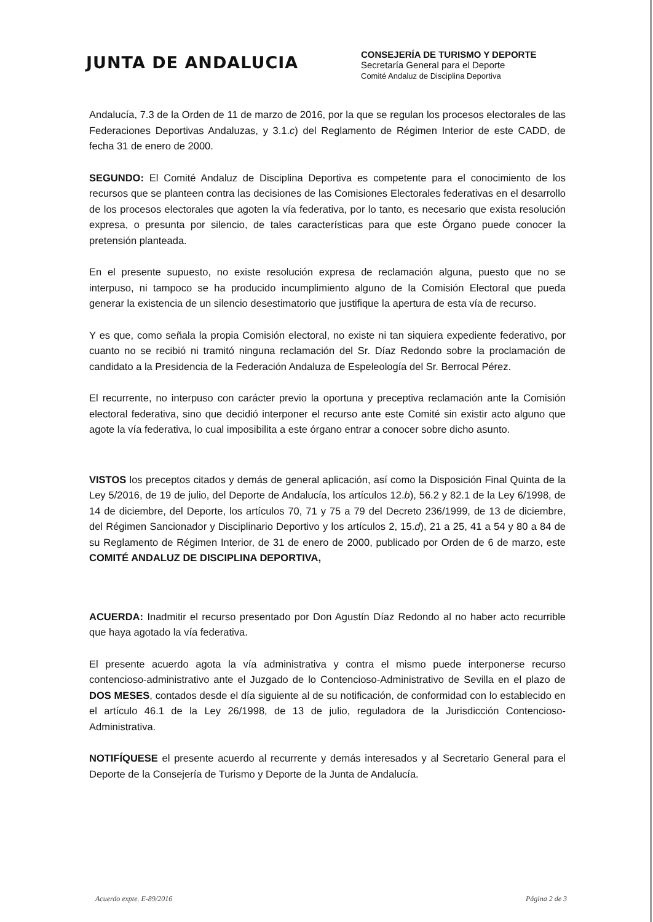JUNTA DE ANDALUCIA
CONSEJERÍA DE TURISMO Y DEPORTE
Secretaría General para el Deporte
Comité Andaluz de Disciplina Deportiva
Andalucía, 7.3 de la Orden de 11 de marzo de 2016, por la que se regulan los procesos electorales de las Federaciones Deportivas Andaluzas, y 3.1.c) del Reglamento de Régimen Interior de este CADD, de fecha 31 de enero de 2000.
SEGUNDO: El Comité Andaluz de Disciplina Deportiva es competente para el conocimiento de los recursos que se planteen contra las decisiones de las Comisiones Electorales federativas en el desarrollo de los procesos electorales que agoten la vía federativa, por lo tanto, es necesario que exista resolución expresa, o presunta por silencio, de tales características para que este Órgano puede conocer la pretensión planteada.
En el presente supuesto, no existe resolución expresa de reclamación alguna, puesto que no se interpuso, ni tampoco se ha producido incumplimiento alguno de la Comisión Electoral que pueda generar la existencia de un silencio desestimatorio que justifique la apertura de esta vía de recurso.
Y es que, como señala la propia Comisión electoral, no existe ni tan siquiera expediente federativo, por cuanto no se recibió ni tramitó ninguna reclamación del Sr. Díaz Redondo sobre la proclamación de candidato a la Presidencia de la Federación Andaluza de Espeleología del Sr. Berrocal Pérez.
El recurrente, no interpuso con carácter previo la oportuna y preceptiva reclamación ante la Comisión electoral federativa, sino que decidió interponer el recurso ante este Comité sin existir acto alguno que agote la vía federativa, lo cual imposibilita a este órgano entrar a conocer sobre dicho asunto.
VISTOS los preceptos citados y demás de general aplicación, así como la Disposición Final Quinta de la Ley 5/2016, de 19 de julio, del Deporte de Andalucía, los artículos 12.b), 56.2 y 82.1 de la Ley 6/1998, de 14 de diciembre, del Deporte, los artículos 70, 71 y 75 a 79 del Decreto 236/1999, de 13 de diciembre, del Régimen Sancionador y Disciplinario Deportivo y los artículos 2, 15.d), 21 a 25, 41 a 54 y 80 a 84 de su Reglamento de Régimen Interior, de 31 de enero de 2000, publicado por Orden de 6 de marzo, este COMITÉ ANDALUZ DE DISCIPLINA DEPORTIVA,
ACUERDA: Inadmitir el recurso presentado por Don Agustín Díaz Redondo al no haber acto recurrible que haya agotado la vía federativa.
El presente acuerdo agota la vía administrativa y contra el mismo puede interponerse recurso contencioso-administrativo ante el Juzgado de lo Contencioso-Administrativo de Sevilla en el plazo de DOS MESES, contados desde el día siguiente al de su notificación, de conformidad con lo establecido en el artículo 46.1 de la Ley 26/1998, de 13 de julio, reguladora de la Jurisdicción Contencioso-Administrativa.
NOTIFÍQUESE el presente acuerdo al recurrente y demás interesados y al Secretario General para el Deporte de la Consejería de Turismo y Deporte de la Junta de Andalucía.
Acuerdo expte. E-89/2016 Página 2 de 3